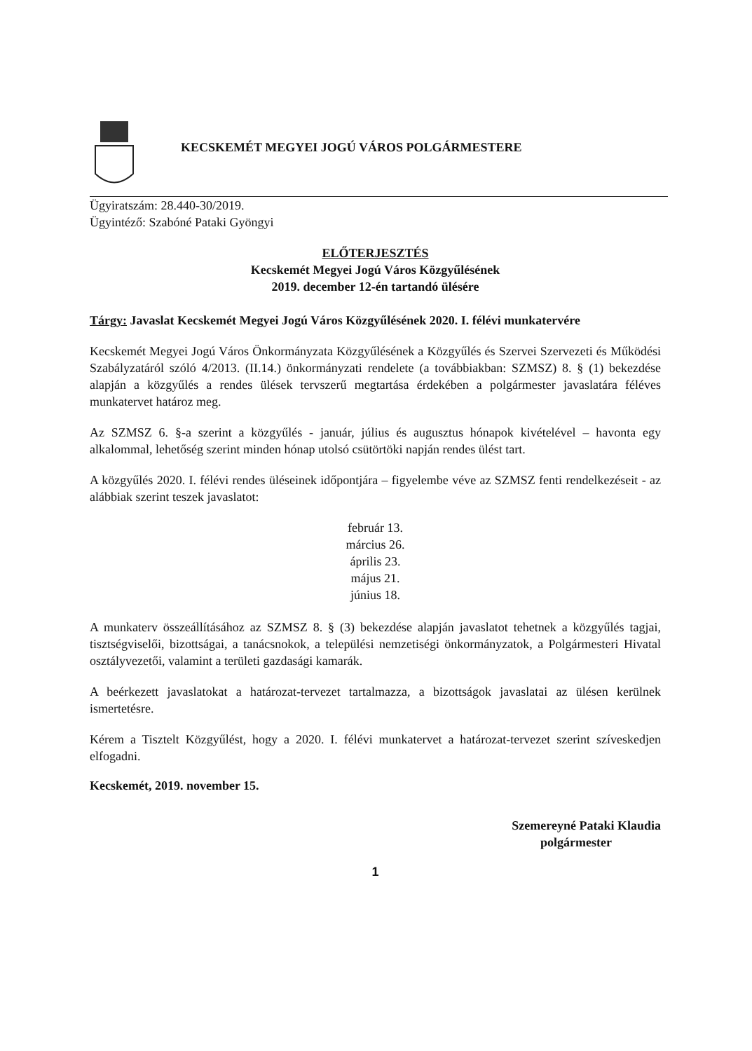KECSKEMÉT MEGYEI JOGÚ VÁROS POLGÁRMESTERE
Ügyiratszám: 28.440-30/2019.
Ügyintéző: Szabóné Pataki Gyöngyi
ELŐTERJESZTÉS
Kecskemét Megyei Jogú Város Közgyűlésének
2019. december 12-én tartandó ülésére
Tárgy: Javaslat Kecskemét Megyei Jogú Város Közgyűlésének 2020. I. félévi munkatervére
Kecskemét Megyei Jogú Város Önkormányzata Közgyűlésének a Közgyűlés és Szervei Szervezeti és Működési Szabályzatáról szóló 4/2013. (II.14.) önkormányzati rendelete (a továbbiakban: SZMSZ) 8. § (1) bekezdése alapján a közgyűlés a rendes ülések tervszerű megtartása érdekében a polgármester javaslatára féléves munkatervet határoz meg.
Az SZMSZ 6. §-a szerint a közgyűlés - január, július és augusztus hónapok kivételével – havonta egy alkalommal, lehetőség szerint minden hónap utolsó csütörtöki napján rendes ülést tart.
A közgyűlés 2020. I. félévi rendes üléseinek időpontjára – figyelembe véve az SZMSZ fenti rendelkezéseit - az alábbiak szerint teszek javaslatot:
február 13.
március 26.
április 23.
május 21.
június 18.
A munkaterv összeállításához az SZMSZ 8. § (3) bekezdése alapján javaslatot tehetnek a közgyűlés tagjai, tisztségviselői, bizottságai, a tanácsnokok, a települési nemzetiségi önkormányzatok, a Polgármesteri Hivatal osztályvezetői, valamint a területi gazdasági kamarák.
A beérkezett javaslatokat a határozat-tervezet tartalmazza, a bizottságok javaslatai az ülésen kerülnek ismertetésre.
Kérem a Tisztelt Közgyűlést, hogy a 2020. I. félévi munkatervet a határozat-tervezet szerint szíveskedjen elfogadni.
Kecskemét, 2019. november 15.
Szemereyné Pataki Klaudia
polgármester
1